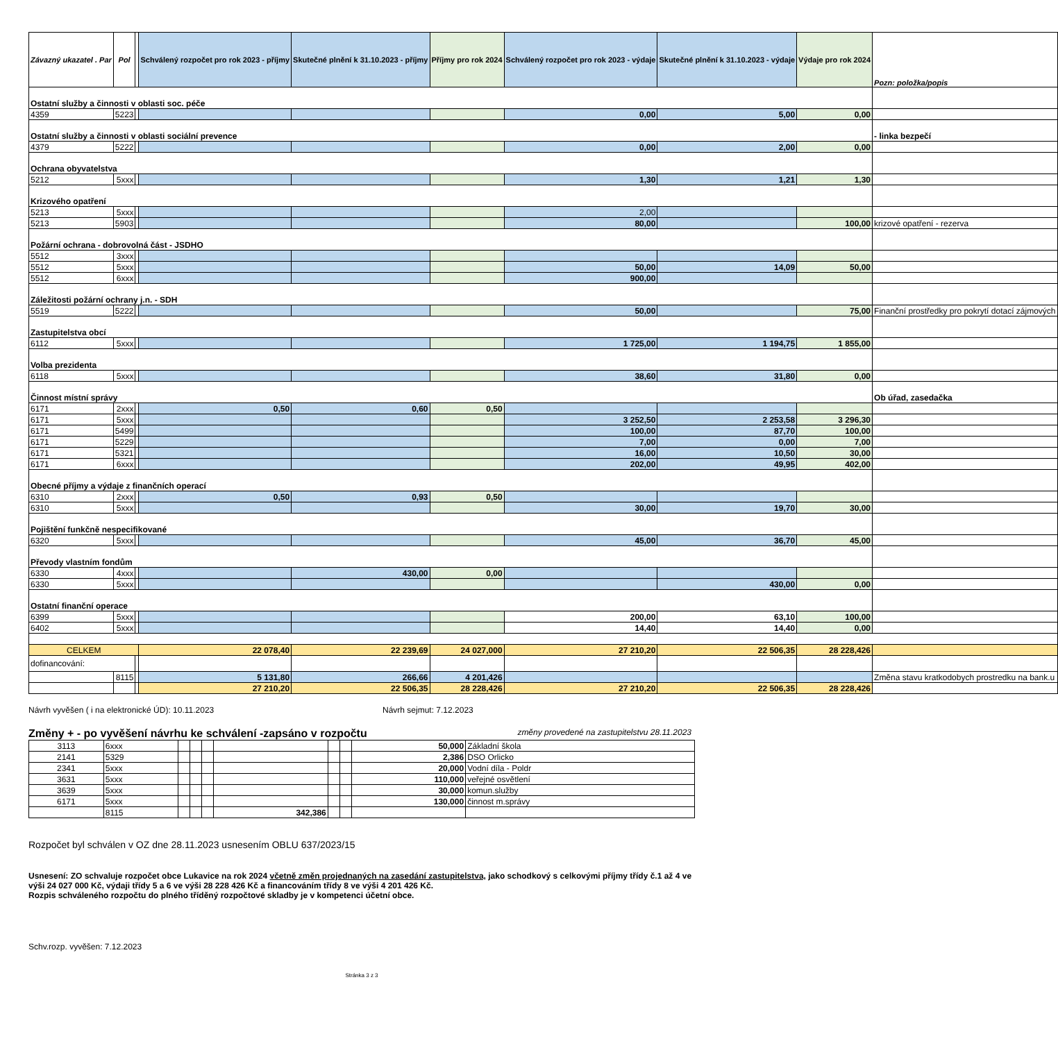| Závazný ukazatel . Par | Pol | | Schválený rozpočet pro rok 2023 - příjmy | Skutečné plnění k 31.10.2023 - příjmy | Příjmy pro rok 2024 | Schválený rozpočet pro rok 2023 - výdaje | Skutečné plnění k 31.10.2023 - výdaje | Výdaje pro rok 2024 | Pozn: položka/popis |
| --- | --- | --- | --- | --- | --- | --- | --- | --- | --- |
| Ostatní služby a činnosti v oblasti soc. péče | | | | | | | | | |
| 4359 | 5223 | | | | | 0,00 | 5,00 | 0,00 | |
| Ostatní služby a činnosti v oblasti sociální prevence | | | | | | | | | - linka bezpečí |
| 4379 | 5222 | | | | | 0,00 | 2,00 | 0,00 | |
| Ochrana obyvatelstva | | | | | | | | | |
| 5212 | 5xxx | | | | | 1,30 | 1,21 | 1,30 | |
| Krizového opatření | | | | | | | | | |
| 5213 | 5xxx | | | | | 2,00 | | | |
| 5213 | 5903 | | | | | 80,00 | | 100,00 | krizové opatření - rezerva |
| Požární ochrana - dobrovolná část - JSDHO | | | | | | | | | |
| 5512 | 3xxx | | | | | | | | |
| 5512 | 5xxx | | | | | 50,00 | 14,09 | 50,00 | |
| 5512 | 6xxx | | | | | 900,00 | | | |
| Záležitosti požární ochrany j.n. - SDH | | | | | | | | | |
| 5519 | 5222 | | | | | 50,00 | | 75,00 | Finanční prostředky pro pokrytí dotací zájmových |
| Zastupitelstva obcí | | | | | | | | | |
| 6112 | 5xxx | | | | | 1 725,00 | 1 194,75 | 1 855,00 | |
| Volba prezidenta | | | | | | | | | |
| 6118 | 5xxx | | | | | 38,60 | 31,80 | 0,00 | |
| Činnost místní správy | | | | | | | | | Ob úřad, zasedačka |
| 6171 | 2xxx | | 0,50 | 0,60 | 0,50 | | | | |
| 6171 | 5xxx | | | | | 3 252,50 | 2 253,58 | 3 296,30 | |
| 6171 | 5499 | | | | | 100,00 | 87,70 | 100,00 | |
| 6171 | 5229 | | | | | 7,00 | 0,00 | 7,00 | |
| 6171 | 5321 | | | | | 16,00 | 10,50 | 30,00 | |
| 6171 | 6xxx | | | | | 202,00 | 49,95 | 402,00 | |
| Obecné příjmy a výdaje z finančních operací | | | | | | | | | |
| 6310 | 2xxx | | 0,50 | 0,93 | 0,50 | | | | |
| 6310 | 5xxx | | | | | 30,00 | 19,70 | 30,00 | |
| Pojištění funkčně nespecifikované | | | | | | | | | |
| 6320 | 5xxx | | | | | 45,00 | 36,70 | 45,00 | |
| Převody vlastním fondům | | | | | | | | | |
| 6330 | 4xxx | | | 430,00 | 0,00 | | | | |
| 6330 | 5xxx | | | | | | 430,00 | 0,00 | |
| Ostatní finanční operace | | | | | | | | | |
| 6399 | 5xxx | | | | | 200,00 | 63,10 | 100,00 | |
| 6402 | 5xxx | | | | | 14,40 | 14,40 | 0,00 | |
| CELKEM | | | 22 078,40 | 22 239,69 | 24 027,000 | 27 210,20 | 22 506,35 | 28 228,426 | |
| dofinancování: | | | | | | | | | |
| | 8115 | | 5 131,80 | 266,66 | 4 201,426 | | | | Změna stavu kratkodobych prostredku na bank.u |
| | | | 27 210,20 | 22 506,35 | 28 228,426 | 27 210,20 | 22 506,35 | 28 228,426 | |
Návrh vyvěšen ( i na elektronické ÚD): 10.11.2023 Návrh sejmut: 7.12.2023
Změny + - po vyvěšení návrhu ke schválení -zapsáno v rozpočtu změny provedené na zastupitelstvu 28.11.2023
| 3113 | 6xxx | | | | | | | 50,000 | Základní škola |
| 2141 | 5329 | | | | | | | 2,386 | DSO Orlicko |
| 2341 | 5xxx | | | | | | | 20,000 | Vodní díla - Poldr |
| 3631 | 5xxx | | | | | | | 110,000 | veřejné osvětlení |
| 3639 | 5xxx | | | | | | | 30,000 | komun.služby |
| 6171 | 5xxx | | | | | | | 130,000 | činnost m.správy |
| | 8115 | | | | 342,386 | | | | |
Rozpočet byl schválen v OZ dne 28.11.2023 usnesením OBLU 637/2023/15
Usnesení: ZO schvaluje rozpočet obce Lukavice na rok 2024 včetně změn projednaných na zasedání zastupitelstva, jako schodkový s celkovými příjmy třídy č.1 až 4 ve výši 24 027 000 Kč, výdaji třídy 5 a 6 ve výši 28 228 426 Kč a financováním třídy 8 ve výši 4 201 426 Kč.
Rozpis schváleného rozpočtu do plného tříděný rozpočtové skladby je v kompetenci účetní obce.
Schv.rozp. vyvěšen: 7.12.2023
Stránka 3 z 3